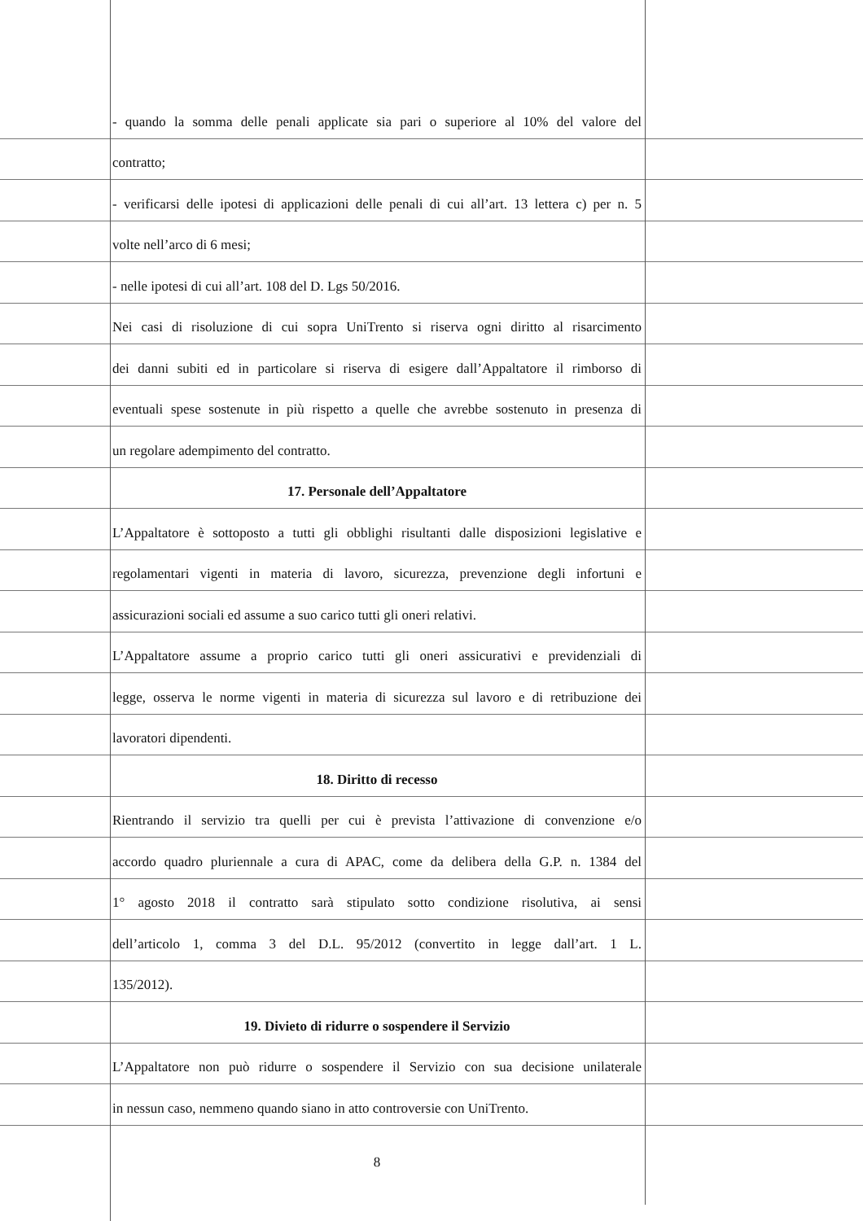- quando la somma delle penali applicate sia pari o superiore al 10% del valore del
contratto;
- verificarsi delle ipotesi di applicazioni delle penali di cui all’art. 13 lettera c) per n. 5
volte nell’arco di 6 mesi;
- nelle ipotesi di cui all’art. 108 del D. Lgs 50/2016.
Nei casi di risoluzione di cui sopra UniTrento si riserva ogni diritto al risarcimento
dei danni subiti ed in particolare si riserva di esigere dall’Appaltatore il rimborso di
eventuali spese sostenute in più rispetto a quelle che avrebbe sostenuto in presenza di
un regolare adempimento del contratto.
17. Personale dell’Appaltatore
L’Appaltatore è sottoposto a tutti gli obblighi risultanti dalle disposizioni legislative e
regolamentari vigenti in materia di lavoro, sicurezza, prevenzione degli infortuni e
assicurazioni sociali ed assume a suo carico tutti gli oneri relativi.
L’Appaltatore assume a proprio carico tutti gli oneri assicurativi e previdenziali di
legge, osserva le norme vigenti in materia di sicurezza sul lavoro e di retribuzione dei
lavoratori dipendenti.
18. Diritto di recesso
Rientrando il servizio tra quelli per cui è prevista l’attivazione di convenzione e/o
accordo quadro pluriennale a cura di APAC, come da delibera della G.P. n. 1384 del
1° agosto 2018 il contratto sarà stipulato sotto condizione risolutiva, ai sensi
dell’articolo 1, comma 3 del D.L. 95/2012 (convertito in legge dall’art. 1 L.
135/2012).
19. Divieto di ridurre o sospendere il Servizio
L’Appaltatore non può ridurre o sospendere il Servizio con sua decisione unilaterale
in nessun caso, nemmeno quando siano in atto controversie con UniTrento.
8